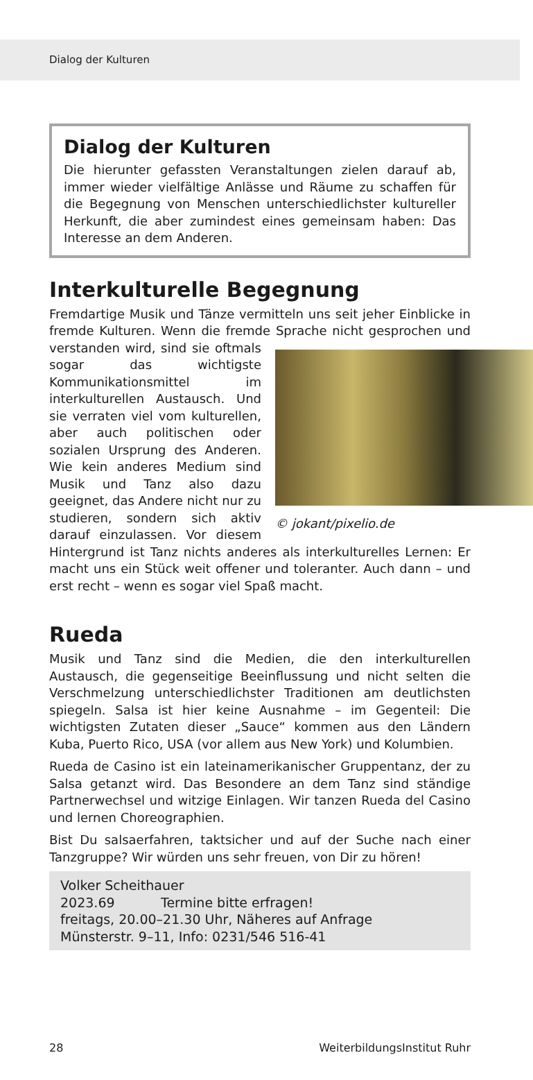Dialog der Kulturen
Dialog der Kulturen
Die hierunter gefassten Veranstaltungen zielen darauf ab, immer wieder vielfältige Anlässe und Räume zu schaffen für die Begegnung von Menschen unterschiedlichster kultureller Herkunft, die aber zumindest eines gemeinsam haben: Das Interesse an dem Anderen.
Interkulturelle Begegnung
Fremdartige Musik und Tänze vermitteln uns seit jeher Einblicke in fremde Kulturen. Wenn die fremde Sprache nicht gesprochen und verstanden wird, sind sie
© jokant/pixelio.de
oftmals sogar das wichtigste Kommunikationsmittel im interkulturellen Austausch. Und sie verraten viel vom kulturellen, aber auch politischen oder sozialen Ursprung des Anderen. Wie kein anderes Medium sind Musik und Tanz also dazu geeignet, das Andere nicht nur zu studieren, sondern sich aktiv darauf einzulassen. Vor diesem Hintergrund ist Tanz nichts anderes als interkulturelles Lernen: Er macht uns ein Stück weit offener und toleranter. Auch dann – und erst recht – wenn es sogar viel Spaß macht.
Rueda
Musik und Tanz sind die Medien, die den interkulturellen Austausch, die gegenseitige Beeinflussung und nicht selten die Verschmelzung unterschiedlichster Traditionen am deutlichsten spiegeln. Salsa ist hier keine Ausnahme – im Gegenteil: Die wichtigsten Zutaten dieser „Sauce“ kommen aus den Ländern Kuba, Puerto Rico, USA (vor allem aus New York) und Kolumbien.
Rueda de Casino ist ein lateinamerikanischer Gruppentanz, der zu Salsa getanzt wird. Das Besondere an dem Tanz sind ständige Partnerwechsel und witzige Einlagen. Wir tanzen Rueda del Casino und lernen Choreographien.
Bist Du salsaerfahren, taktsicher und auf der Suche nach einer Tanzgruppe? Wir würden uns sehr freuen, von Dir zu hören!
Volker Scheithauer
2023.69 Termine bitte erfragen!
freitags, 20.00–21.30 Uhr, Näheres auf Anfrage
Münsterstr. 9–11, Info: 0231/546 516-41
28 WeiterbildungsInstitut Ruhr